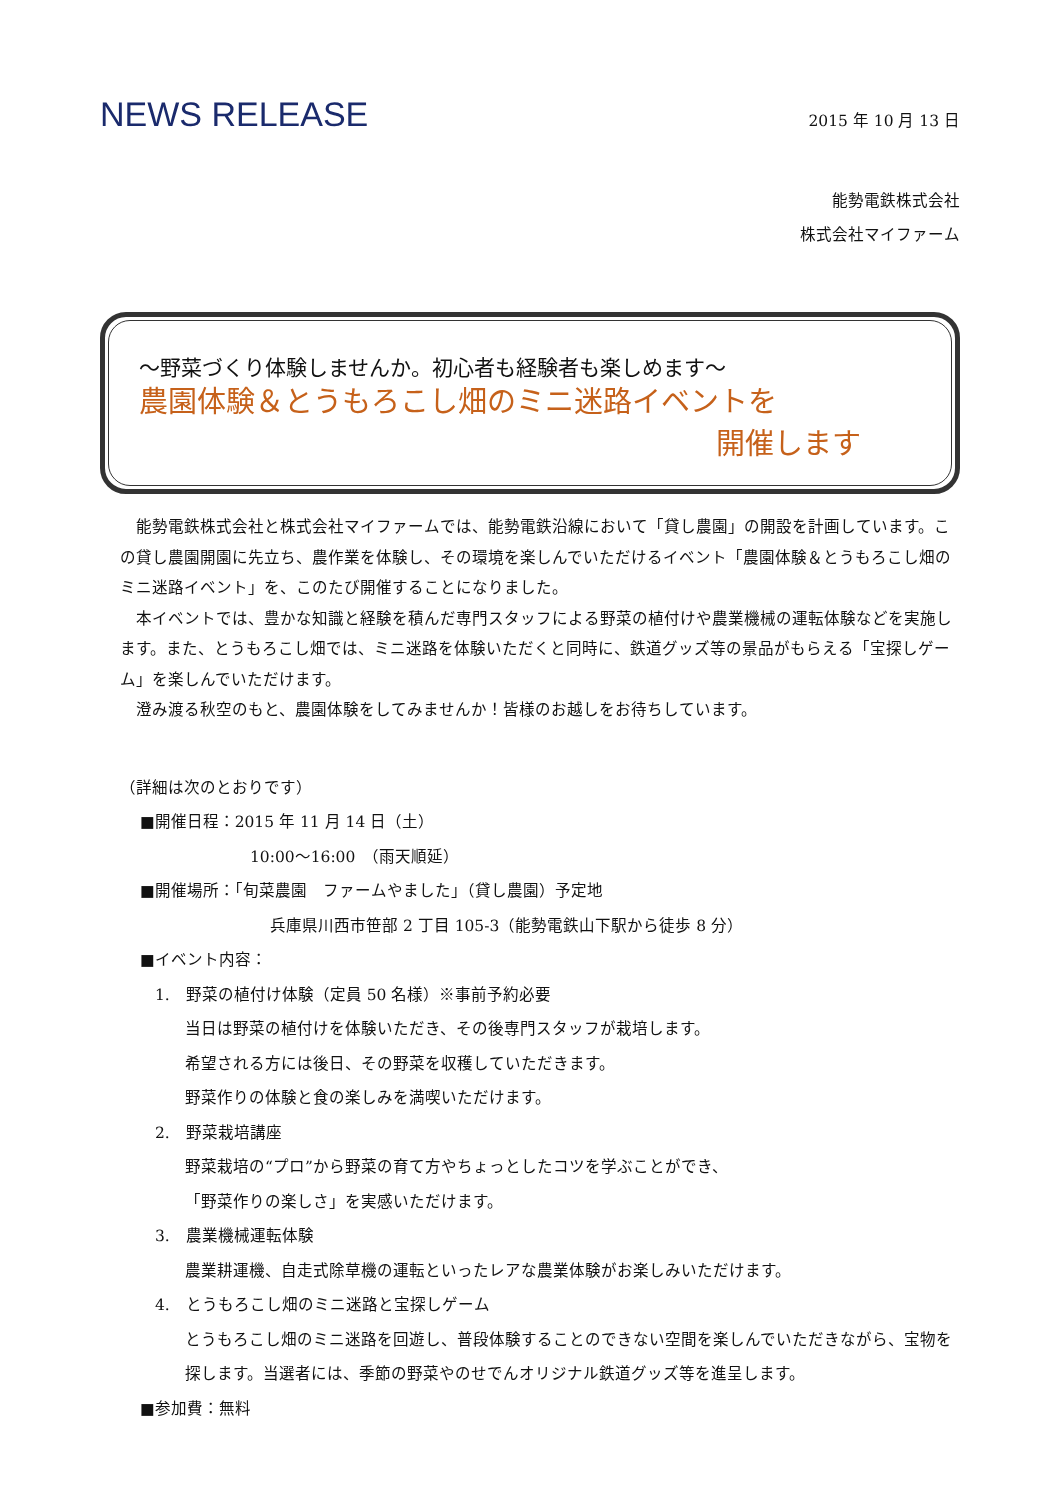NEWS RELEASE
2015 年 10 月 13 日
能勢電鉄株式会社
株式会社マイファーム
～野菜づくり体験しませんか。初心者も経験者も楽しめます～
農園体験＆とうもろこし畑のミニ迷路イベントを
開催します
　能勢電鉄株式会社と株式会社マイファームでは、能勢電鉄沿線において「貸し農園」の開設を計画しています。この貸し農園開園に先立ち、農作業を体験し、その環境を楽しんでいただけるイベント「農園体験＆とうもろこし畑のミニ迷路イベント」を、このたび開催することになりました。
　本イベントでは、豊かな知識と経験を積んだ専門スタッフによる野菜の植付けや農業機械の運転体験などを実施します。また、とうもろこし畑では、ミニ迷路を体験いただくと同時に、鉄道グッズ等の景品がもらえる「宝探しゲーム」を楽しんでいただけます。
　澄み渡る秋空のもと、農園体験をしてみませんか！皆様のお越しをお待ちしています。
（詳細は次のとおりです）
■開催日程：2015 年 11 月 14 日（土）
10:00～16:00　（雨天順延）
■開催場所：「旬菜農園　ファームやました」（貸し農園）予定地
兵庫県川西市笹部 2 丁目 105-3（能勢電鉄山下駅から徒歩 8 分）
■イベント内容：
1.　野菜の植付け体験（定員 50 名様）※事前予約必要
当日は野菜の植付けを体験いただき、その後専門スタッフが栽培します。
希望される方には後日、その野菜を収穫していただきます。
野菜作りの体験と食の楽しみを満喫いただけます。
2.　野菜栽培講座
野菜栽培の“プロ”から野菜の育て方やちょっとしたコツを学ぶことができ、
「野菜作りの楽しさ」を実感いただけます。
3.　農業機械運転体験
農業耕運機、自走式除草機の運転といったレアな農業体験がお楽しみいただけます。
4.　とうもろこし畑のミニ迷路と宝探しゲーム
とうもろこし畑のミニ迷路を回遊し、普段体験することのできない空間を楽しんでいただきながら、宝物を探します。当選者には、季節の野菜やのせでんオリジナル鉄道グッズ等を進呈します。
■参加費：無料